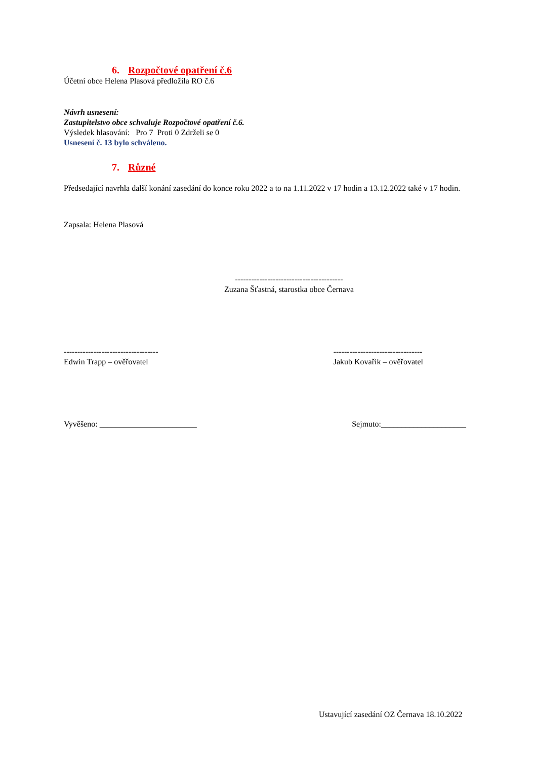6. Rozpočtové opatření č.6
Účetní obce Helena Plasová předložila RO č.6
Návrh usnesení:
Zastupitelstvo obce schvaluje Rozpočtové opatření č.6.
Výsledek hlasování: Pro 7 Proti 0 Zdrželi se 0
Usnesení č. 13 bylo schváleno.
7. Různé
Předsedající navrhla další konání zasedání do konce roku 2022 a to na 1.11.2022 v 17 hodin a 13.12.2022 také v 17 hodin.
Zapsala: Helena Plasová
----------------------------------------
Zuzana Šťastná, starostka obce Černava
-----------------------------------
Edwin Trapp – ověřovatel
---------------------------------
Jakub Kovařík – ověřovatel
Vyvěšeno: ________________________
Sejmuto:_____________________
Ustavující zasedání OZ Černava 18.10.2022